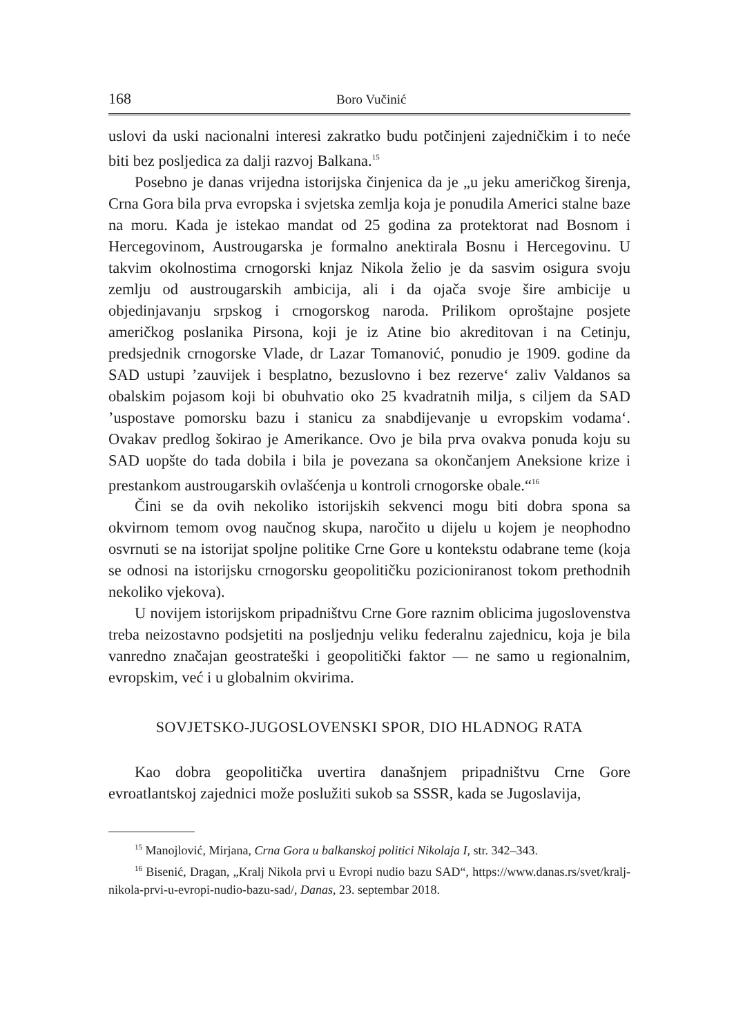168 Boro Vučinić
uslovi da uski nacionalni interesi zakratko budu potčinjeni zajedničkim i to neće biti bez posljedica za dalji razvoj Balkana.<sup>15</sup>
Posebno je danas vrijedna istorijska činjenica da je „u jeku američkog širenja, Crna Gora bila prva evropska i svjetska zemlja koja je ponudila Americi stalne baze na moru. Kada je istekao mandat od 25 godina za protektorat nad Bosnom i Hercegovinom, Austrougarska je formalno anektirala Bosnu i Hercegovinu. U takvim okolnostima crnogorski knjaz Nikola želio je da sasvim osigura svoju zemlju od austrougarskih ambicija, ali i da ojača svoje šire ambicije u objedinjavanju srpskog i crnogorskog naroda. Prilikom oproštajne posjete američkog poslanika Pirsona, koji je iz Atine bio akreditovan i na Cetinju, predsjednik crnogorske Vlade, dr Lazar Tomanović, ponudio je 1909. godine da SAD ustupi ’zauvijek i besplatno, bezuslovno i bez rezerve‘ zaliv Valdanos sa obalskim pojasom koji bi obuhvatio oko 25 kvadratnih milja, s ciljem da SAD ’uspostave pomorsku bazu i stanicu za snabdijevanje u evropskim vodama‘. Ovakav predlog šokirao je Amerikance. Ovo je bila prva ovakva ponuda koju su SAD uopšte do tada dobila i bila je povezana sa okončanjem Aneksione krize i prestankom austrougarskih ovlašćenja u kontroli crnogorske obale.“<sup>16</sup>
Čini se da ovih nekoliko istorijskih sekvenci mogu biti dobra spona sa okvirnom temom ovog naučnog skupa, naročito u dijelu u kojem je neophodno osvrnuti se na istorijat spoljne politike Crne Gore u kontekstu odabrane teme (koja se odnosi na istorijsku crnogorsku geopolitičku pozicioniranost tokom prethodnih nekoliko vjekova).
U novijem istorijskom pripadništvu Crne Gore raznim oblicima jugoslovenstva treba neizostavno podsjetiti na posljednju veliku federalnu zajednicu, koja je bila vanredno značajan geostrateški i geopolitički faktor — ne samo u regionalnim, evropskim, već i u globalnim okvirima.
SOVJETSKO-JUGOSLOVENSKI SPOR, DIO HLADNOG RATA
Kao dobra geopolitička uvertira današnjem pripadništvu Crne Gore evroatlantskoj zajednici može poslužiti sukob sa SSSR, kada se Jugoslavija,
<sup>15</sup> Manojlović, Mirjana, Crna Gora u balkanskoj politici Nikolaja I, str. 342–343.
<sup>16</sup> Bisenić, Dragan, „Kralj Nikola prvi u Evropi nudio bazu SAD“, https://www.danas.rs/svet/kralj-nikola-prvi-u-evropi-nudio-bazu-sad/, Danas, 23. septembar 2018.